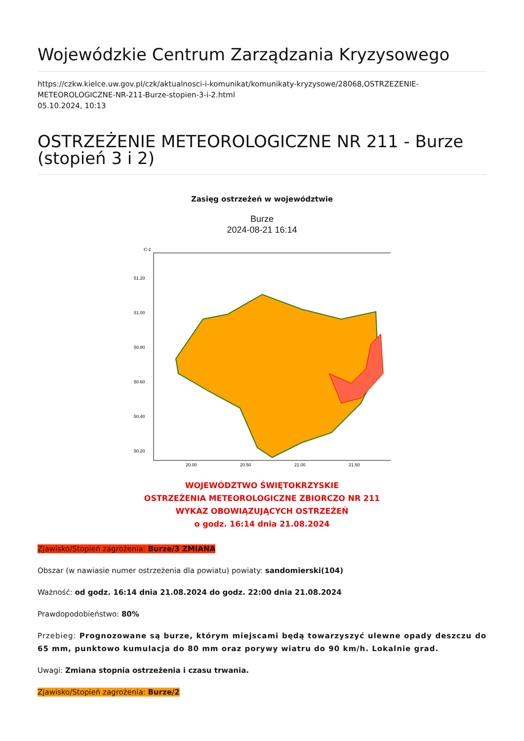Wojewódzkie Centrum Zarządzania Kryzysowego
https://czkw.kielce.uw.gov.pl/czk/aktualnosci-i-komunikat/komunikaty-kryzysowe/28068,OSTRZEZENIE-METEOROLOGICZNE-NR-211-Burze-stopien-3-i-2.html
05.10.2024, 10:13
OSTRZEŻENIE METEOROLOGICZNE NR 211 - Burze (stopień 3 i 2)
Zasięg ostrzeżeń w województwie
Burze
2024-08-21 16:14
C-2
51.20
51.00
50.80
50.60
50.40
50.20
20.00
20.50
21.00
21.50
WOJEWÓDZTWO ŚWIĘTOKRZYSKIE
OSTRZEŻENIA METEOROLOGICZNE ZBIORCZO NR 211
WYKAZ OBOWIĄZUJĄCYCH OSTRZEŻEŃ
o godz. 16:14 dnia 21.08.2024
Zjawisko/Stopień zagrożenia: Burze/3 ZMIANA
Obszar (w nawiasie numer ostrzeżenia dla powiatu) powiaty: sandomierski(104)
Ważność: od godz. 16:14 dnia 21.08.2024 do godz. 22:00 dnia 21.08.2024
Prawdopodobieństwo: 80%
Przebieg: Prognozowane są burze, którym miejscami będą towarzyszyć ulewne opady deszczu do 65 mm, punktowo kumulacja do 80 mm oraz porywy wiatru do 90 km/h. Lokalnie grad.
Uwagi: Zmiana stopnia ostrzeżenia i czasu trwania.
Zjawisko/Stopień zagrożenia: Burze/2